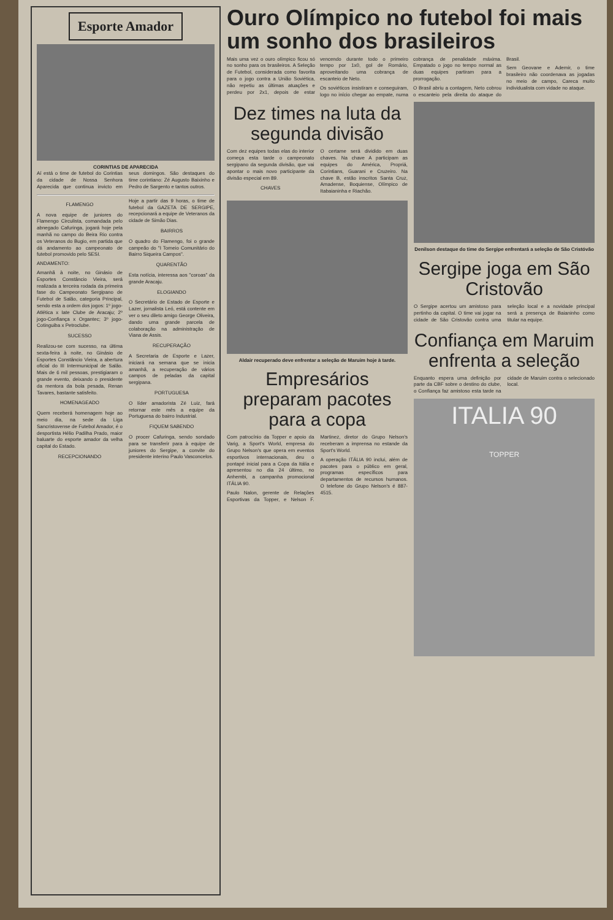Esporte Amador
CORINTIAS DE APARECIDA
Aí está o time de futebol do Corintias da cidade de Nossa Senhora Aparecida que continua invicto em seus domingos. São destaques do time corintiano: Zé Augusto Baixinho e Pedro de Sargento e tantos outros.
FLAMENGO
A nova equipe de juniores do Flamengo Circulista, comandada pelo abnegado Cafuringa, jogará hoje pela manhã no campo do Beira Rio contra os Veteranos do Bugio, em partida que dá andamento ao campeonato de futebol promovido pelo SESI.
ANDAMENTO:
Amanhã à noite, no Ginásio de Esportes Constâncio Vieira, será realizada a terceira rodada da primeira fase do Campeonato Sergipano de Futebol de Salão, categoria Principal, sendo esta a ordem dos jogos: 1º jogo-Atlética x Iate Clube de Aracaju; 2º jogo-Confiança x Organtec; 3º jogo-Cotinguiba x Petroclube.
SUCESSO
Realizou-se com sucesso, na última sexta-feira à noite, no Ginásio de Esportes Constâncio Vieira, a abertura oficial do III Intermunicipal de Salão. Mais de 6 mil pessoas, prestigiaram o grande evento, deixando o presidente da mentora da bola pesada, Renan Tavares, bastante satisfeito.
HOMENAGEADO
Quem receberá homenagem hoje ao meio dia, na sede da Liga Sancristovense de Futebol Amador, é o desportista Hélio Padilha Prado, maior baluarte do esporte amador da velha capital do Estado.
RECEPCIONANDO
Hoje a partir das 9 horas, o time de futebol da GAZETA DE SERGIPE, recepcionará a equipe de Veteranos da cidade de Simão Dias.
BAIRROS
O quadro do Flamengo, foi o grande campeão do "I Torneio Comunitário do Bairro Siqueira Campos".
QUARENTÃO
Esta notícia, interessa aos "coroas" da grande Aracaju.
ELOGIANDO
O Secretário de Estado de Esporte e Lazer, jornalista Leó, está contente em ver o seu dileto amigo George Oliveira, dando uma grande parcela de colaboração na administração de Viana de Assis.
RECUPERAÇÃO
A Secretaria de Esporte e Lazer, iniciará na semana que se inicia amanhã, a recuperação de vários campos de peladas da capital sergipana.
PORTUGUESA
O líder amadorista Zé Luiz, fará retornar este mês a equipe da Portuguesa do bairro Industrial.
FIQUEM SABENDO
O procer Cafuringa, sendo sondado para se transferir para à equipe de juniores do Sergipe, a convite do presidente interino Paulo Vasconcelos.
Ouro Olímpico no futebol foi mais um sonho dos brasileiros
Mais uma vez o ouro olímpico ficou só no sonho para os brasileiros. A Seleção de Futebol, considerada como favorita para o jogo contra a União Soviética, não repetiu as últimas atuações e perdeu por 2x1, depois de estar vencendo durante todo o primeiro tempo por 1x0, gol de Romário, aproveitando uma cobrança de escanteio de Neto.
Os soviéticos insistiram e conseguiram, logo no início chegar ao empate, numa cobrança de penalidade máxima. Empatado o jogo no tempo normal as duas equipes partiram para a prorrogação.
O Brasil abriu a contagem, Neto cobrou o escanteio pela direita do ataque do Brasil.
Sem Geovane e Ademir, o time brasileiro não coordenava as jogadas no meio de campo, Careca muito individualista com vidade no ataque.
Dez times na luta da segunda divisão
Com dez equipes todas elas do interior começa esta tarde o campeonato sergipano da segunda divisão, que vai apontar o mais novo participante da divisão especial em 89.
CHAVES
O certame será dividido em duas chaves. Na chave A participam as equipes do América, Propriá, Corintians, Guarani e Cruzeiro. Na chave B, estão inscritos Santa Cruz, Amadense, Boquiense, Olímpico de Itabaianinha e Riachão.
Aldair recuperado deve enfrentar a seleção de Maruim hoje à tarde.
Empresários preparam pacotes para a copa
Com patrocínio da Topper e apoio da Varig, a Sport's World, empresa do Grupo Nelson's que opera em eventos esportivos internacionais, deu o pontapé inicial para a Copa da Itália e apresentou no dia 24 último, no Anhembi, a campanha promocional ITÁLIA 90.
Paulo Nalon, gerente de Relações Esportivas da Topper, e Nelson F. Martinez, diretor do Grupo Nelson's receberam a imprensa no estande da Sport's World.
A operação ITÁLIA 90 inclui, além de pacotes para o público em geral, programas específicos para departamentos de recursos humanos. O telefone do Grupo Nelson's é 887-4515.
Denilson destaque do time do Sergipe enfrentará a seleção de São Cristóvão
Sergipe joga em São Cristovão
O Sergipe acertou um amistoso para pertinho da capital. O time vai jogar na cidade de São Cristovão contra uma seleção local e a novidade principal será a presença de Baianinho como titular na equipe.
Confiança em Maruim enfrenta a seleção
Enquanto espera uma definição por parte da CBF sobre o destino do clube, o Confiança faz amistoso esta tarde na cidade de Maruim contra o selecionado local.
ITALIA 90
TOPPER